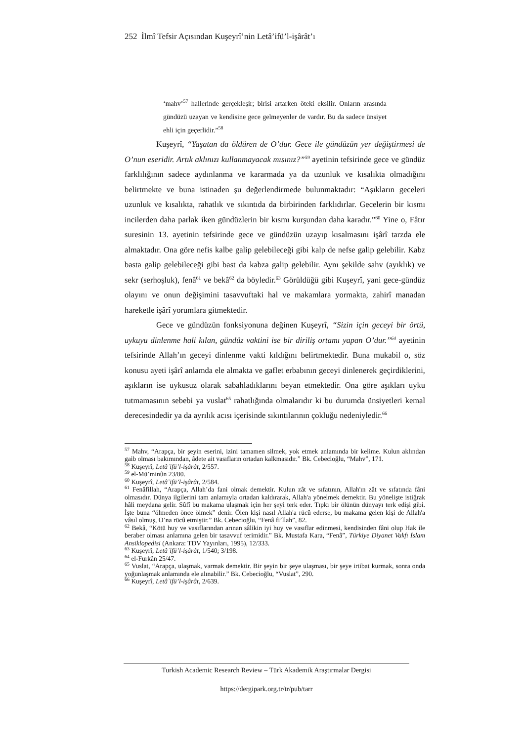252 İlmî Tefsir Açısından Kuşeyrî’nin Letâ’ifü’l-işârât’ı
‘mahv’<sup>57</sup> hallerinde gerçekleşir; birisi artarken öteki eksilir. Onların arasında gündüzü uzayan ve kendisine gece gelmeyenler de vardır. Bu da sadece ünsiyet ehli için geçerlidir.”<sup>58</sup>
Kuşeyrî, “Yaşatan da öldüren de O’dur. Gece ile gündüzün yer değiştirmesi de O’nun eseridir. Artık aklınızı kullanmayacak mısınız?”<sup>59</sup> ayetinin tefsirinde gece ve gündüz farklılığının sadece aydınlanma ve kararmada ya da uzunluk ve kısalıkta olmadığını belirtmekte ve buna istinaden şu değerlendirmede bulunmaktadır: “Aşıkların geceleri uzunluk ve kısalıkta, rahatlık ve sıkıntıda da birbirinden farklıdırlar. Gecelerin bir kısmı incilerden daha parlak iken gündüzlerin bir kısmı kurşundan daha karadır.”<sup>60</sup> Yine o, Fâtır suresinin 13. ayetinin tefsirinde gece ve gündüzün uzayıp kısalmasını işârî tarzda ele almaktadır. Ona göre nefis kalbe galip gelebileceği gibi kalp de nefse galip gelebilir. Kabz basta galip gelebileceği gibi bast da kabza galip gelebilir. Aynı şekilde sahv (ayıklık) ve sekr (serhoşluk), fenâ<sup>61</sup> ve bekâ<sup>62</sup> da böyledir.<sup>63</sup> Görüldüğü gibi Kuşeyrî, yani gece-gündüz olayını ve onun değişimini tasavvuftaki hal ve makamlara yormakta, zahirî manadan hareketle işârî yorumlara gitmektedir.
Gece ve gündüzün fonksiyonuna değinen Kuşeyrî, “Sizin için geceyi bir örtü, uykuyu dinlenme hali kılan, gündüz vaktini ise bir diriliş ortamı yapan O’dur.”<sup>64</sup> ayetinin tefsirinde Allah’ın geceyi dinlenme vakti kıldığını belirtmektedir. Buna mukabil o, söz konusu ayeti işârî anlamda ele almakta ve gaflet erbabının geceyi dinlenerek geçirdiklerini, aşıkların ise uykusuz olarak sabahladıklarını beyan etmektedir. Ona göre aşıkları uyku tutmamasının sebebi ya vuslat<sup>65</sup> rahatlığında olmalarıdır ki bu durumda ünsiyetleri kemal derecesindedir ya da ayrılık acısı içerisinde sıkıntılarının çokluğu nedeniyledir.<sup>66</sup>
<sup>57</sup> Mahv, “Arapça, bir şeyin eserini, izini tamamen silmek, yok etmek anlamında bir kelime. Kulun aklından gaib olması bakımından, âdete ait vasıfların ortadan kalkmasıdır.” Bk. Cebecioğlu, “Mahv”, 171.
<sup>58</sup> Kuşeyrî, Letâʾifü’l-işârât, 2/557.
<sup>59</sup> el-Mü’minûn 23/80.
<sup>60</sup> Kuşeyrî, Letâʾifü’l-işârât, 2/584.
<sup>61</sup> Fenâfillah, “Arapça, Allah’da fani olmak demektir. Kulun zât ve sıfatının, Allah'ın zât ve sıfatında fâni olmasıdır. Dünya ilgilerini tam anlamıyla ortadan kaldırarak, Allah'a yönelmek demektir. Bu yönelişte istiğrak hâli meydana gelir. Sûfî bu makama ulaşmak için her şeyi terk eder. Tıpkı bir ölünün dünyayı terk edişi gibi. İşte buna “ölmeden önce ölmek” denir. Ölen kişi nasıl Allah'a rücû ederse, bu makama gelen kişi de Allah'a vâsıl olmuş, O’na rücû etmiştir.” Bk. Cebecioğlu, “Fenâ fi’llah”, 82.
<sup>62</sup> Bekâ, “Kötü huy ve vasıflarından arınan sâlikin iyi huy ve vasıflar edinmesi, kendisinden fâni olup Hak ile beraber olması anlamına gelen bir tasavvuf terimidir.” Bk. Mustafa Kara, “Fenâ”, Türkiye Diyanet Vakfı İslam Ansiklopedisi (Ankara: TDV Yayınları, 1995), 12/333.
<sup>63</sup> Kuşeyrî, Letâʾifü’l-işârât, 1/540; 3/198.
<sup>64</sup> el-Furkân 25/47.
<sup>65</sup> Vuslat, “Arapça, ulaşmak, varmak demektir. Bir şeyin bir şeye ulaşması, bir şeye irtibat kurmak, sonra onda yoğunlaşmak anlamında ele alınabilir.” Bk. Cebecioğlu, “Vuslat”, 290.
<sup>66</sup> Kuşeyrî, Letâʾifü’l-işârât, 2/639.
Turkish Academic Research Review – Türk Akademik Araştırmalar Dergisi
https://dergipark.org.tr/tr/pub/tarr